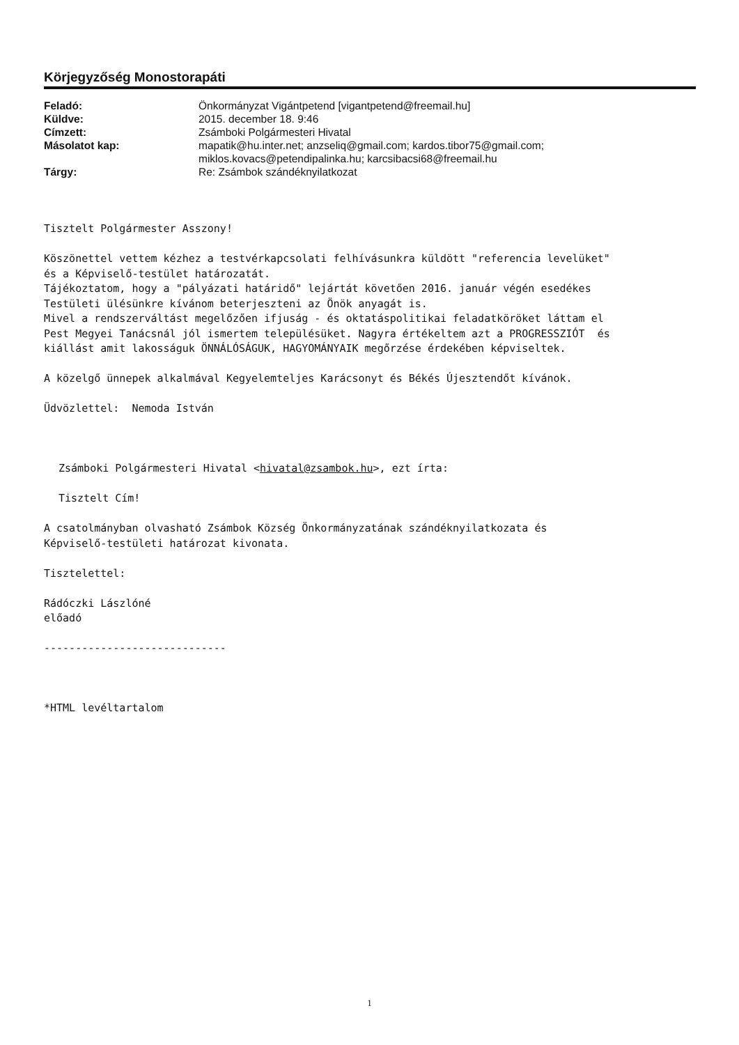Körjegyzőség Monostorapáti
| Feladó: | Önkormányzat Vigántpetend [vigantpetend@freemail.hu] |
| Küldve: | 2015. december 18. 9:46 |
| Címzett: | Zsámboki Polgármesteri Hivatal |
| Másolatot kap: | mapatik@hu.inter.net; anzseliq@gmail.com; kardos.tibor75@gmail.com; miklos.kovacs@petendipalinka.hu; karcsibacsi68@freemail.hu |
| Tárgy: | Re: Zsámbok szándéknyilatkozat |
Tisztelt Polgármester Asszony!
Köszönettel vettem kézhez a testvérkapcsolati felhívásunkra küldött "referencia levelüket" és a Képviselő-testület határozatát. Tájékoztatom, hogy a "pályázati határidő" lejártát követően 2016. január végén esedékes Testületi ülésünkre kívánom beterjeszteni az Önök anyagát is. Mivel a rendszerváltást megelőzően ifjuság - és oktatáspolitikai feladatköröket láttam el Pest Megyei Tanácsnál jól ismertem településüket. Nagyra értékeltem azt a PROGRESSZIÓT és kiállást amit lakosságuk ÖNNÁLÓSÁGUK, HAGYOMÁNYAIK megőrzése érdekében képviseltek.
A közelgő ünnepek alkalmával Kegyelemteljes Karácsonyt és Békés Újesztendőt kívánok.
Üdvözlettel: Nemoda István
Zsámboki Polgármesteri Hivatal <hivatal@zsambok.hu>, ezt írta:
Tisztelt Cím!
A csatolmányban olvasható Zsámbok Község Önkormányzatának szándéknyilatkozata és Képviselő-testületi határozat kivonata.
Tisztelettel:
Rádóczki Lászlóné előadó
-----------------------------
*HTML levéltartalom
1